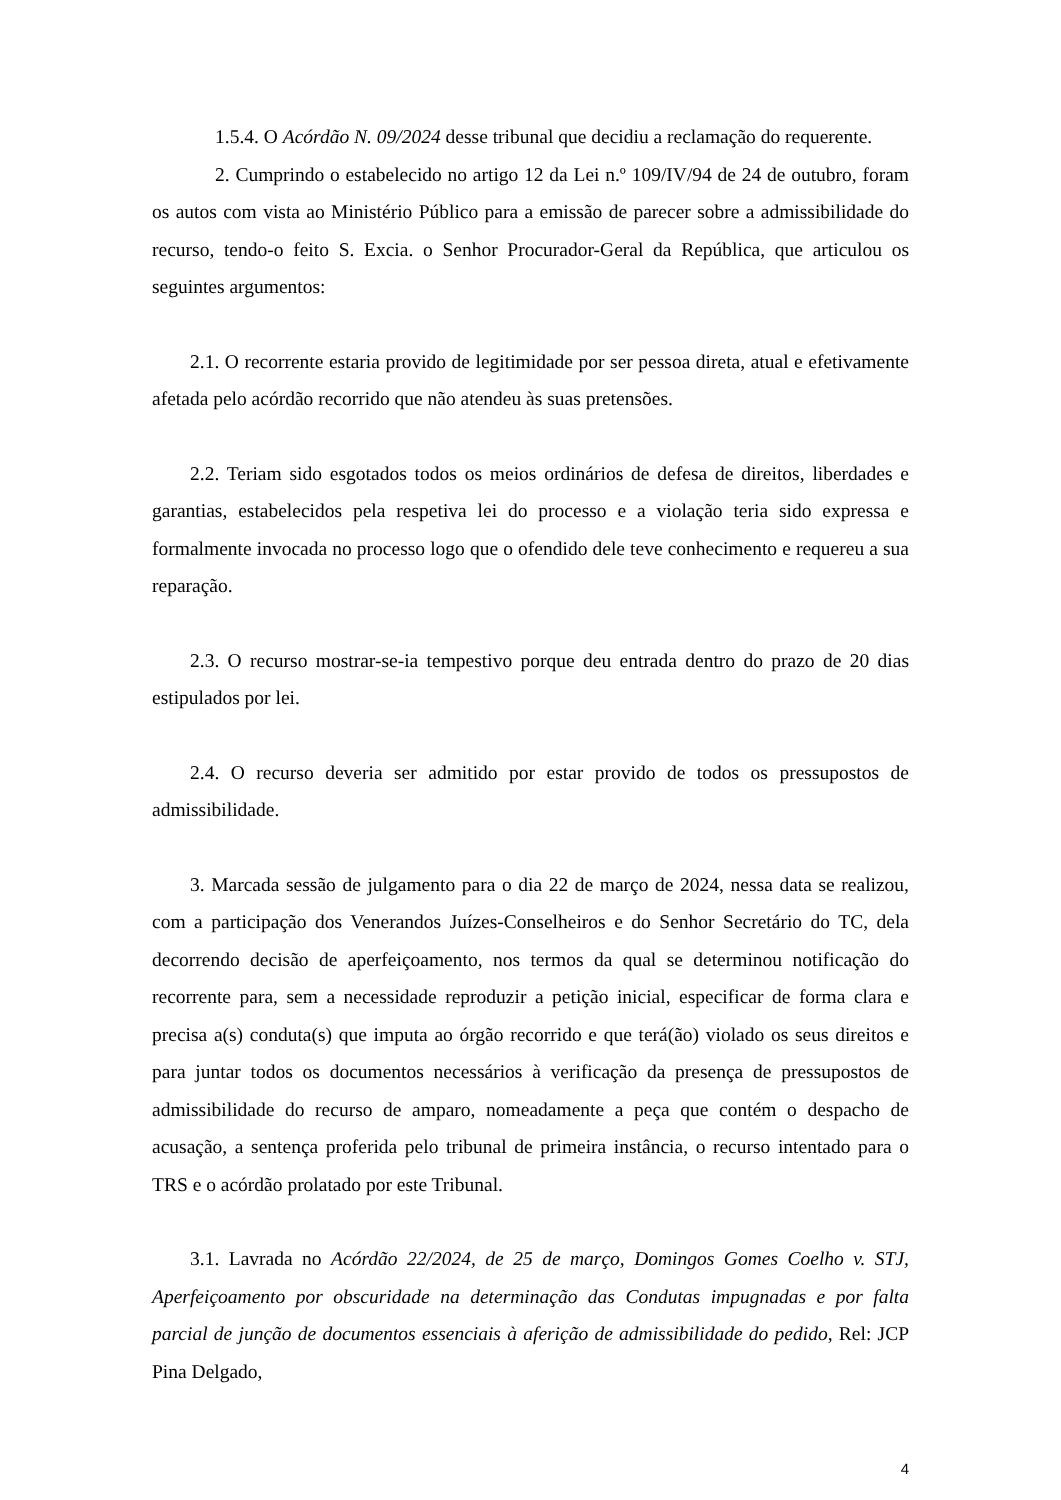1.5.4. O Acórdão N. 09/2024 desse tribunal que decidiu a reclamação do requerente.
2. Cumprindo o estabelecido no artigo 12 da Lei n.º 109/IV/94 de 24 de outubro, foram os autos com vista ao Ministério Público para a emissão de parecer sobre a admissibilidade do recurso, tendo-o feito S. Excia. o Senhor Procurador-Geral da República, que articulou os seguintes argumentos:
2.1. O recorrente estaria provido de legitimidade por ser pessoa direta, atual e efetivamente afetada pelo acórdão recorrido que não atendeu às suas pretensões.
2.2. Teriam sido esgotados todos os meios ordinários de defesa de direitos, liberdades e garantias, estabelecidos pela respetiva lei do processo e a violação teria sido expressa e formalmente invocada no processo logo que o ofendido dele teve conhecimento e requereu a sua reparação.
2.3. O recurso mostrar-se-ia tempestivo porque deu entrada dentro do prazo de 20 dias estipulados por lei.
2.4. O recurso deveria ser admitido por estar provido de todos os pressupostos de admissibilidade.
3. Marcada sessão de julgamento para o dia 22 de março de 2024, nessa data se realizou, com a participação dos Venerandos Juízes-Conselheiros e do Senhor Secretário do TC, dela decorrendo decisão de aperfeiçoamento, nos termos da qual se determinou notificação do recorrente para, sem a necessidade reproduzir a petição inicial, especificar de forma clara e precisa a(s) conduta(s) que imputa ao órgão recorrido e que terá(ão) violado os seus direitos e para juntar todos os documentos necessários à verificação da presença de pressupostos de admissibilidade do recurso de amparo, nomeadamente a peça que contém o despacho de acusação, a sentença proferida pelo tribunal de primeira instância, o recurso intentado para o TRS e o acórdão prolatado por este Tribunal.
3.1. Lavrada no Acórdão 22/2024, de 25 de março, Domingos Gomes Coelho v. STJ, Aperfeiçoamento por obscuridade na determinação das Condutas impugnadas e por falta parcial de junção de documentos essenciais à aferição de admissibilidade do pedido, Rel: JCP Pina Delgado,
4